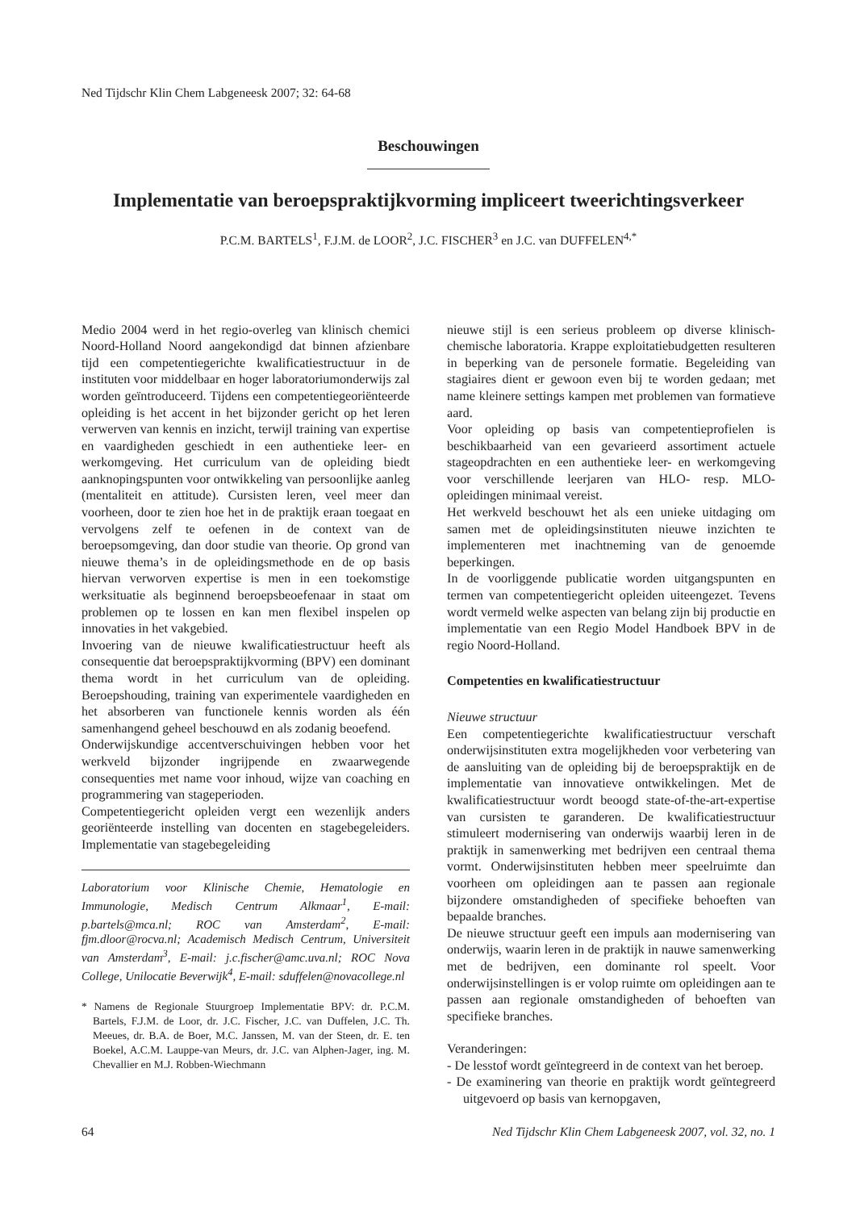Ned Tijdschr Klin Chem Labgeneesk 2007; 32: 64-68
Beschouwingen
Implementatie van beroepspraktijkvorming impliceert tweerichtingsverkeer
P.C.M. BARTELS<sup>1</sup>, F.J.M. de LOOR<sup>2</sup>, J.C. FISCHER<sup>3</sup> en J.C. van DUFFELEN<sup>4,*</sup>
Medio 2004 werd in het regio-overleg van klinisch chemici Noord-Holland Noord aangekondigd dat binnen afzienbare tijd een competentiegerichte kwalificatiestructuur in de instituten voor middelbaar en hoger laboratoriumonderwijs zal worden geïntroduceerd. Tijdens een competentiegeoriënteerde opleiding is het accent in het bijzonder gericht op het leren verwerven van kennis en inzicht, terwijl training van expertise en vaardigheden geschiedt in een authentieke leer- en werkomgeving. Het curriculum van de opleiding biedt aanknopingspunten voor ontwikkeling van persoonlijke aanleg (mentaliteit en attitude). Cursisten leren, veel meer dan voorheen, door te zien hoe het in de praktijk eraan toegaat en vervolgens zelf te oefenen in de context van de beroepsomgeving, dan door studie van theorie. Op grond van nieuwe thema’s in de opleidingsmethode en de op basis hiervan verworven expertise is men in een toekomstige werksituatie als beginnend beroepsbeoefenaar in staat om problemen op te lossen en kan men flexibel inspelen op innovaties in het vakgebied.
Invoering van de nieuwe kwalificatiestructuur heeft als consequentie dat beroepspraktijkvorming (BPV) een dominant thema wordt in het curriculum van de opleiding. Beroepshouding, training van experimentele vaardigheden en het absorberen van functionele kennis worden als één samenhangend geheel beschouwd en als zodanig beoefend.
Onderwijskundige accentverschuivingen hebben voor het werkveld bijzonder ingrijpende en zwaarwegende consequenties met name voor inhoud, wijze van coaching en programmering van stageperioden.
Competentiegericht opleiden vergt een wezenlijk anders georiënteerde instelling van docenten en stagebegeleiders. Implementatie van stagebegeleiding
Laboratorium voor Klinische Chemie, Hematologie en Immunologie, Medisch Centrum Alkmaar<sup>1</sup>, E-mail: p.bartels@mca.nl; ROC van Amsterdam<sup>2</sup>, E-mail: fjm.dloor@rocva.nl; Academisch Medisch Centrum, Universiteit van Amsterdam<sup>3</sup>, E-mail: j.c.fischer@amc.uva.nl; ROC Nova College, Unilocatie Beverwijk<sup>4</sup>, E-mail: sduffelen@novacollege.nl
* Namens de Regionale Stuurgroep Implementatie BPV: dr. P.C.M. Bartels, F.J.M. de Loor, dr. J.C. Fischer, J.C. van Duffelen, J.C. Th. Meeues, dr. B.A. de Boer, M.C. Janssen, M. van der Steen, dr. E. ten Boekel, A.C.M. Lauppe-van Meurs, dr. J.C. van Alphen-Jager, ing. M. Chevallier en M.J. Robben-Wiechmann
nieuwe stijl is een serieus probleem op diverse klinisch-chemische laboratoria. Krappe exploitatiebudgetten resulteren in beperking van de personele formatie. Begeleiding van stagiaires dient er gewoon even bij te worden gedaan; met name kleinere settings kampen met problemen van formatieve aard.
Voor opleiding op basis van competentieprofielen is beschikbaarheid van een gevarieerd assortiment actuele stageopdrachten en een authentieke leer- en werkomgeving voor verschillende leerjaren van HLO- resp. MLO-opleidingen minimaal vereist.
Het werkveld beschouwt het als een unieke uitdaging om samen met de opleidingsinstituten nieuwe inzichten te implementeren met inachtneming van de genoemde beperkingen.
In de voorliggende publicatie worden uitgangspunten en termen van competentiegericht opleiden uiteengezet. Tevens wordt vermeld welke aspecten van belang zijn bij productie en implementatie van een Regio Model Handboek BPV in de regio Noord-Holland.
Competenties en kwalificatiestructuur
Nieuwe structuur
Een competentiegerichte kwalificatiestructuur verschaft onderwijsinstituten extra mogelijkheden voor verbetering van de aansluiting van de opleiding bij de beroepspraktijk en de implementatie van innovatieve ontwikkelingen. Met de kwalificatiestructuur wordt beoogd state-of-the-art-expertise van cursisten te garanderen. De kwalificatiestructuur stimuleert modernisering van onderwijs waarbij leren in de praktijk in samenwerking met bedrijven een centraal thema vormt. Onderwijsinstituten hebben meer speelruimte dan voorheen om opleidingen aan te passen aan regionale bijzondere omstandigheden of specifieke behoeften van bepaalde branches.
De nieuwe structuur geeft een impuls aan modernisering van onderwijs, waarin leren in de praktijk in nauwe samenwerking met de bedrijven, een dominante rol speelt. Voor onderwijsinstellingen is er volop ruimte om opleidingen aan te passen aan regionale omstandigheden of behoeften van specifieke branches.
Veranderingen:
- De lesstof wordt geïntegreerd in de context van het beroep.
- De examinering van theorie en praktijk wordt geïntegreerd uitgevoerd op basis van kernopgaven,
64 Ned Tijdschr Klin Chem Labgeneesk 2007, vol. 32, no. 1